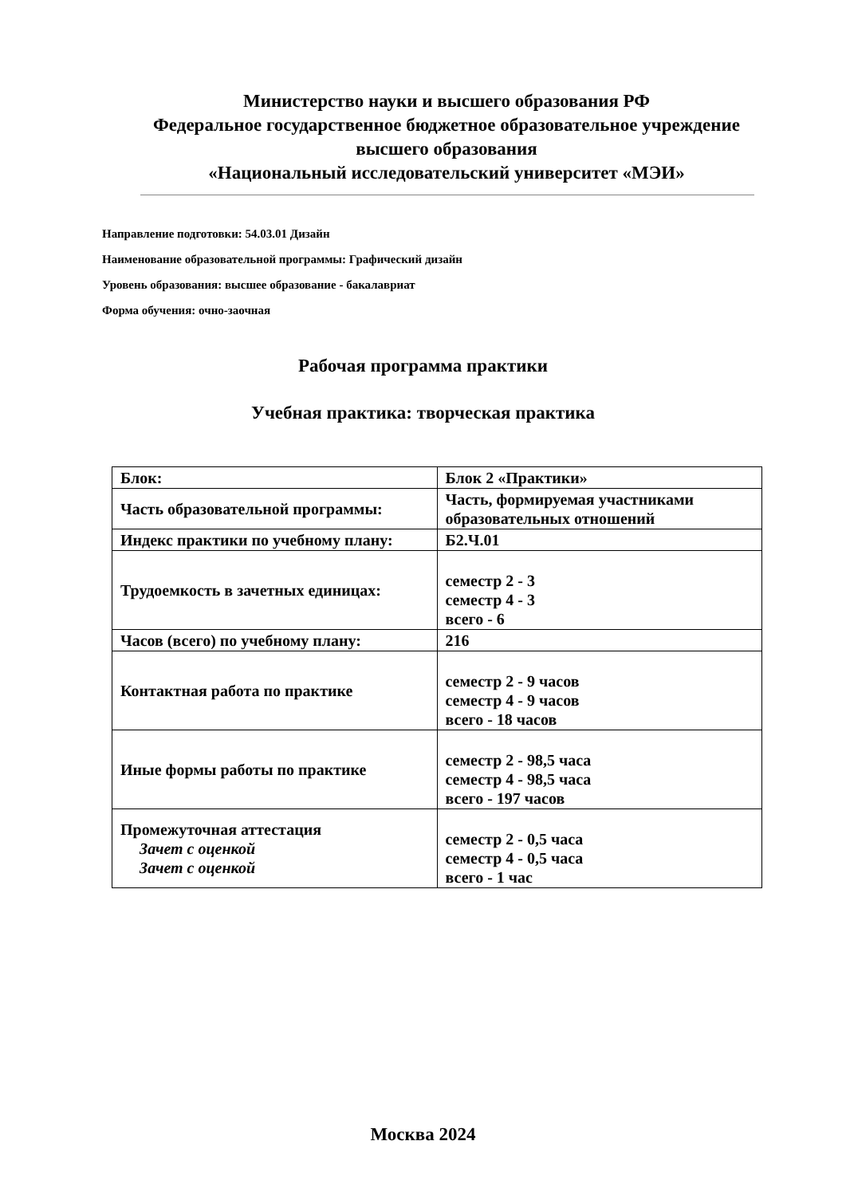Министерство науки и высшего образования РФ
Федеральное государственное бюджетное образовательное учреждение высшего образования
«Национальный исследовательский университет «МЭИ»
Направление подготовки: 54.03.01 Дизайн
Наименование образовательной программы: Графический дизайн
Уровень образования: высшее образование - бакалавриат
Форма обучения: очно-заочная
Рабочая программа практики
Учебная практика: творческая практика
| Блок: | Блок 2 «Практики» |
| Часть образовательной программы: | Часть, формируемая участниками образовательных отношений |
| Индекс практики по учебному плану: | Б2.Ч.01 |
| Трудоемкость в зачетных единицах: | семестр 2 - 3 семестр 4 - 3 всего - 6 |
| Часов (всего) по учебному плану: | 216 |
| Контактная работа по практике | семестр 2 - 9 часов семестр 4 - 9 часов всего - 18 часов |
| Иные формы работы по практике | семестр 2 - 98,5 часа семестр 4 - 98,5 часа всего - 197 часов |
| Промежуточная аттестация Зачет с оценкой Зачет с оценкой | семестр 2 - 0,5 часа семестр 4 - 0,5 часа всего - 1 час |
Москва 2024